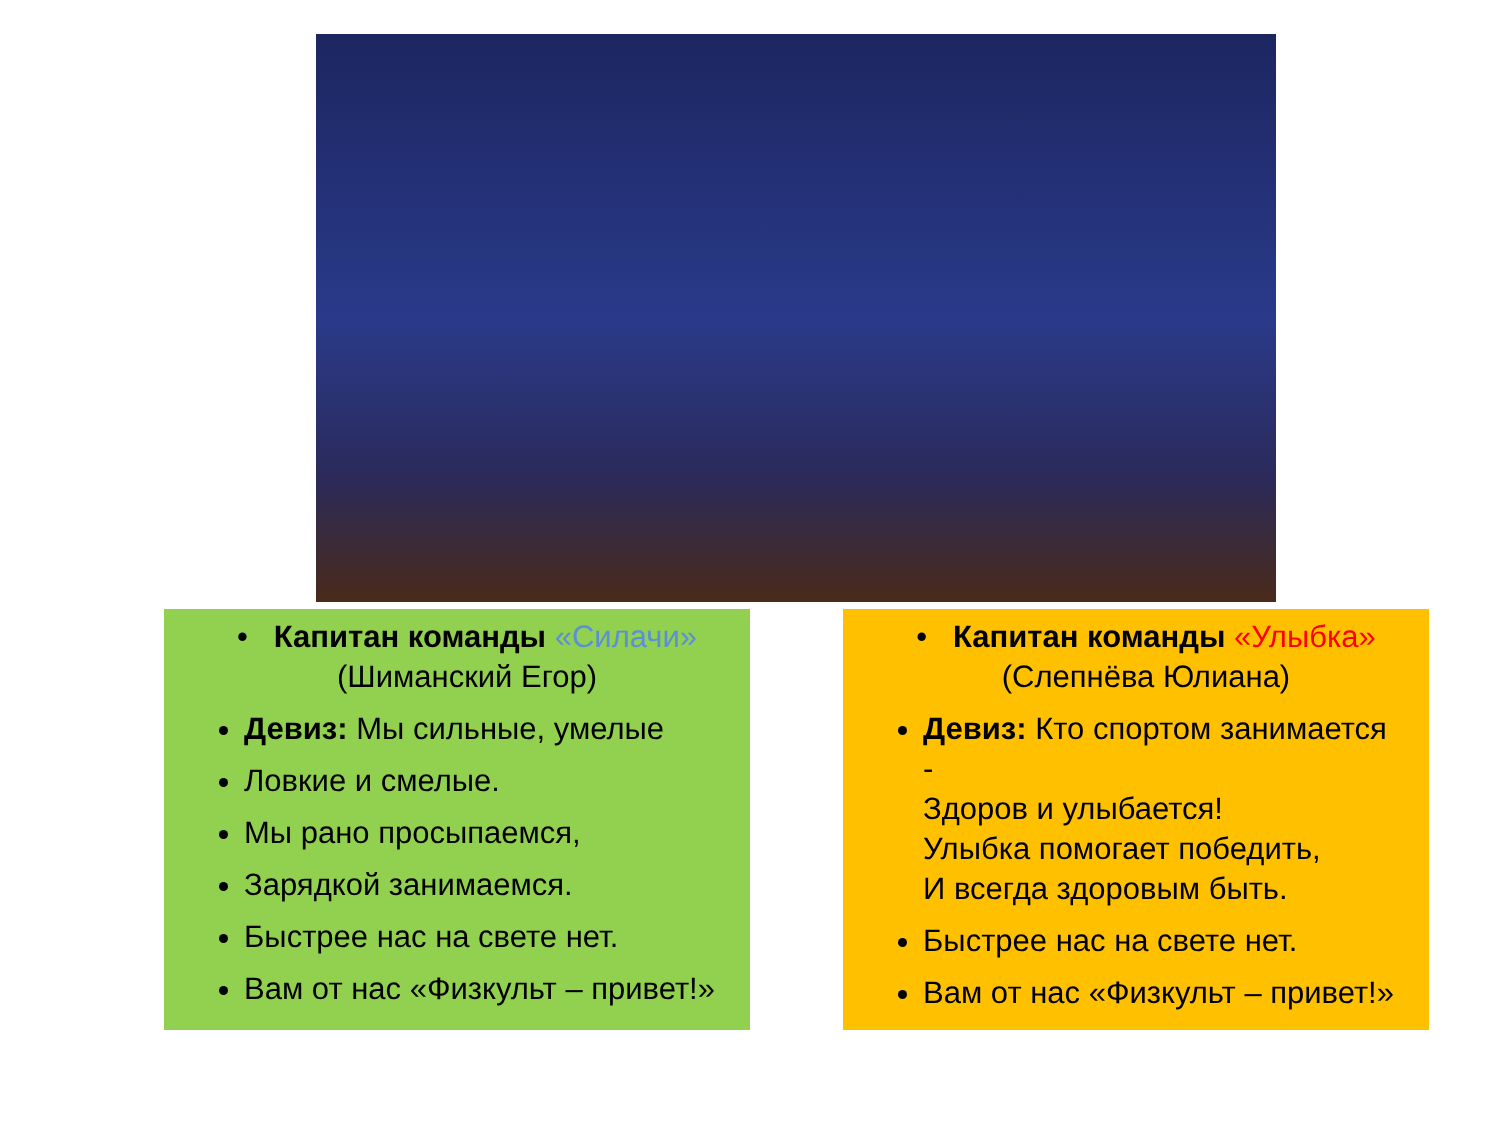• Капитан команды «Силачи»
(Шиманский Егор)
Девиз: Мы сильные, умелые
Ловкие и смелые.
Мы рано просыпаемся,
Зарядкой занимаемся.
Быстрее нас на свете нет.
Вам от нас «Физкульт – привет!»
• Капитан команды «Улыбка»
(Слепнёва Юлиана)
Девиз: Кто спортом занимается
-
Здоров и улыбается!
Улыбка помогает победить,
И всегда здоровым быть.
Быстрее нас на свете нет.
Вам от нас «Физкульт – привет!»